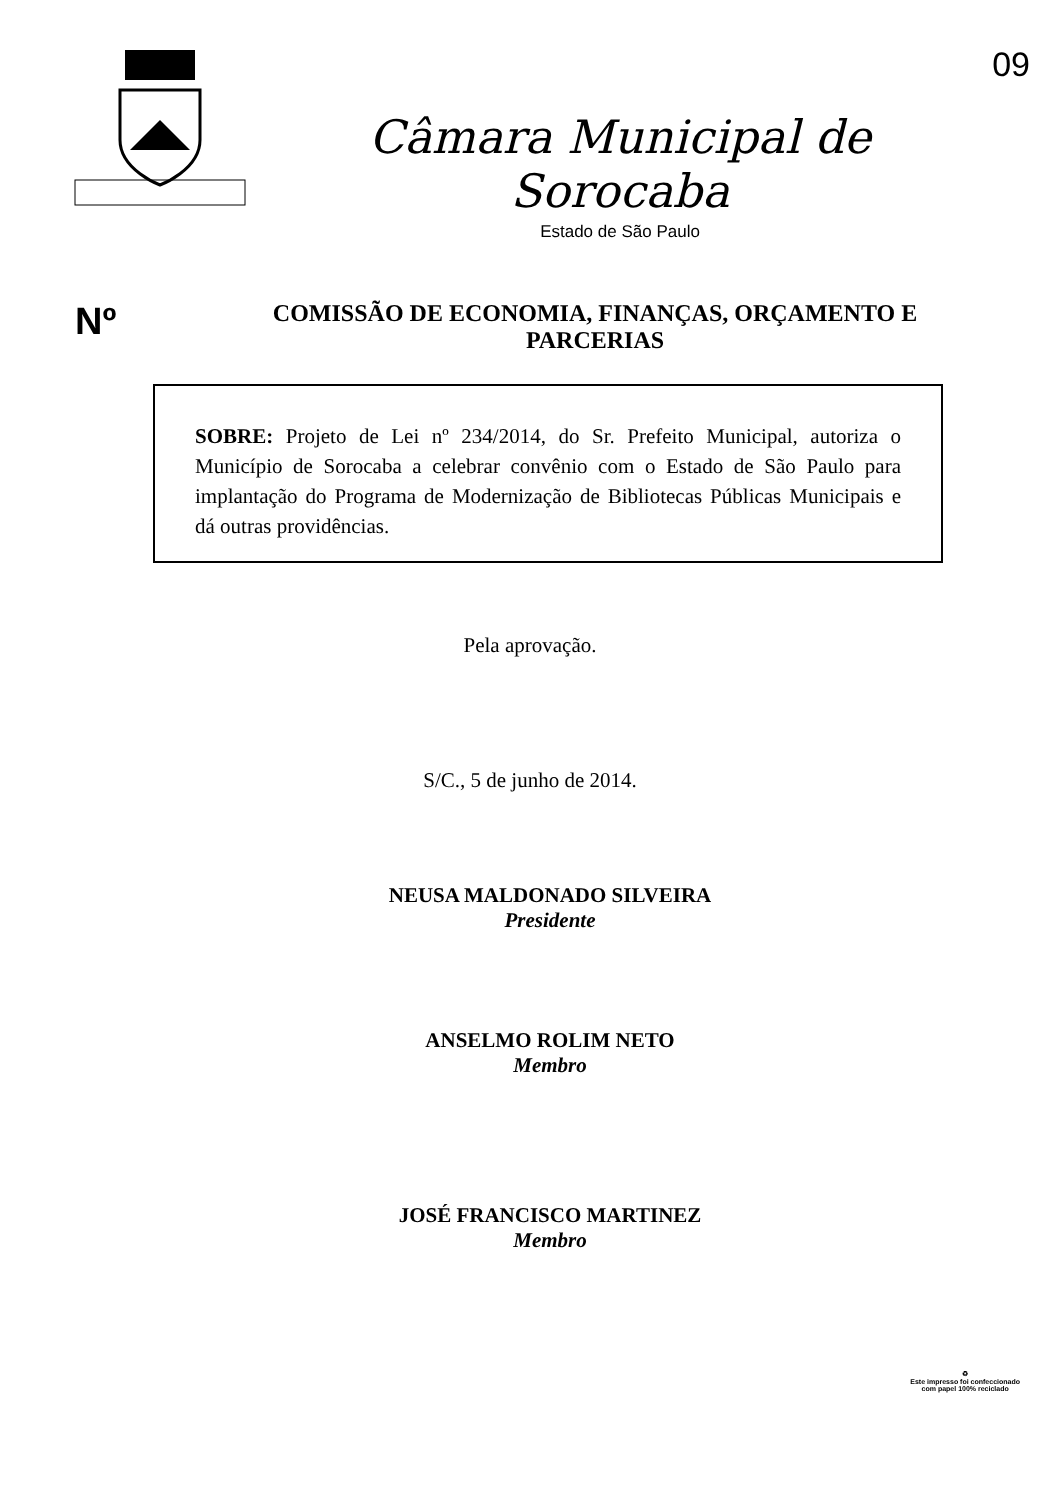09
Câmara Municipal de Sorocaba
Estado de São Paulo
Nº
COMISSÃO DE ECONOMIA, FINANÇAS, ORÇAMENTO E
PARCERIAS
SOBRE: Projeto de Lei nº 234/2014, do Sr. Prefeito Municipal, autoriza o Município de Sorocaba a celebrar convênio com o Estado de São Paulo para implantação do Programa de Modernização de Bibliotecas Públicas Municipais e dá outras providências.
Pela aprovação.
S/C., 5 de junho de 2014.
NEUSA MALDONADO SILVEIRA
Presidente
ANSELMO ROLIM NETO
Membro
JOSÉ FRANCISCO MARTINEZ
Membro
♻
Este impresso foi confeccionado
com papel 100% reciclado